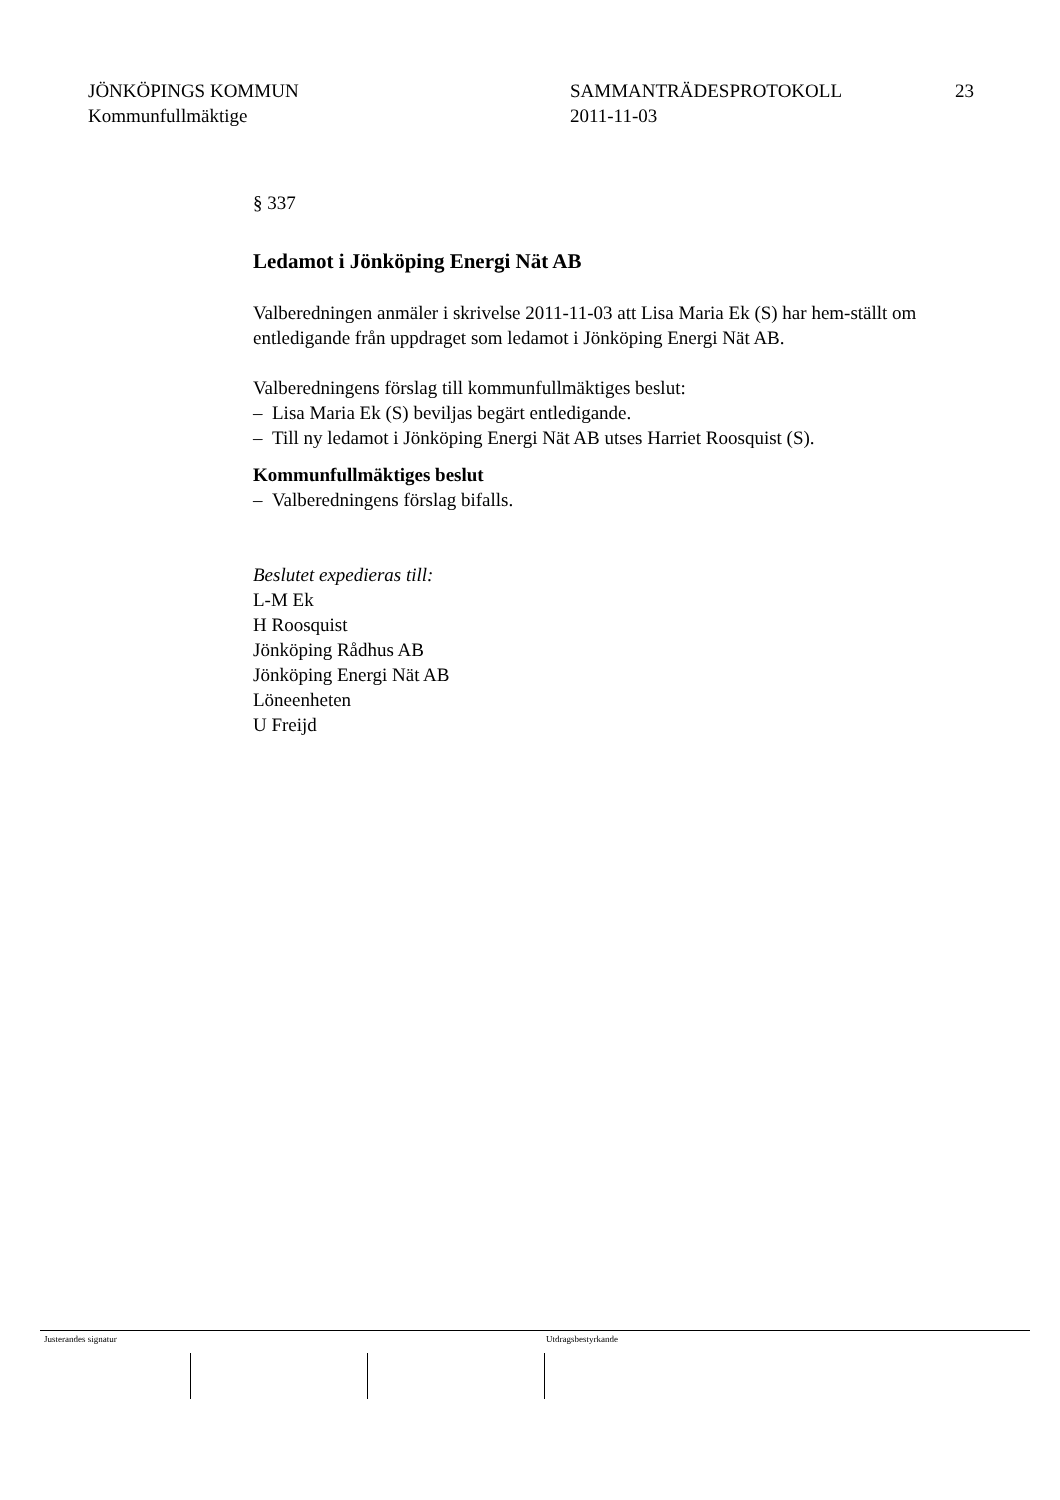JÖNKÖPINGS KOMMUN
Kommunfullmäktige
SAMMANTRÄDESPROTOKOLL
2011-11-03
23
§ 337
Ledamot i Jönköping Energi Nät AB
Valberedningen anmäler i skrivelse 2011-11-03 att Lisa Maria Ek (S) har hem-ställt om entledigande från uppdraget som ledamot i Jönköping Energi Nät AB.
Valberedningens förslag till kommunfullmäktiges beslut:
– Lisa Maria Ek (S) beviljas begärt entledigande.
– Till ny ledamot i Jönköping Energi Nät AB utses Harriet Roosquist (S).
Kommunfullmäktiges beslut
– Valberedningens förslag bifalls.
Beslutet expedieras till:
L-M Ek
H Roosquist
Jönköping Rådhus AB
Jönköping Energi Nät AB
Löneenheten
U Freijd
Justerandes signatur Utdragsbestyrkande